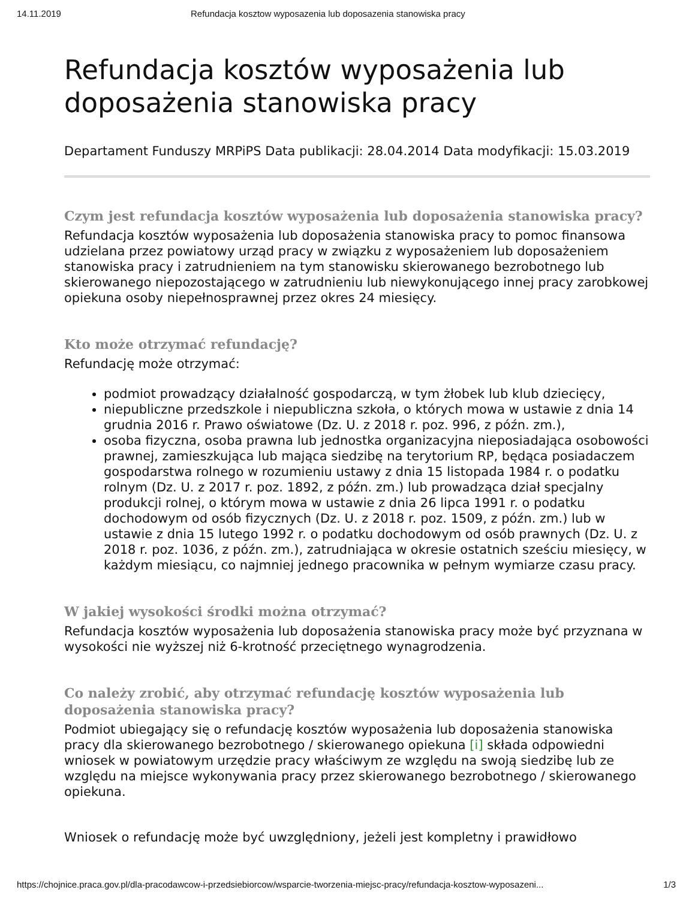14.11.2019 Refundacja kosztow wyposazenia lub doposazenia stanowiska pracy
Refundacja kosztów wyposażenia lub doposażenia stanowiska pracy
Departament Funduszy MRPiPS Data publikacji: 28.04.2014 Data modyfikacji: 15.03.2019
Czym jest refundacja kosztów wyposażenia lub doposażenia stanowiska pracy?
Refundacja kosztów wyposażenia lub doposażenia stanowiska pracy to pomoc finansowa udzielana przez powiatowy urząd pracy w związku z wyposażeniem lub doposażeniem stanowiska pracy i zatrudnieniem na tym stanowisku skierowanego bezrobotnego lub skierowanego niepozostającego w zatrudnieniu lub niewykonującego innej pracy zarobkowej opiekuna osoby niepełnosprawnej przez okres 24 miesięcy.
Kto może otrzymać refundację?
Refundację może otrzymać:
podmiot prowadzący działalność gospodarczą, w tym żłobek lub klub dziecięcy,
niepubliczne przedszkole i niepubliczna szkoła, o których mowa w ustawie z dnia 14 grudnia 2016 r. Prawo oświatowe (Dz. U. z 2018 r. poz. 996, z późn. zm.),
osoba fizyczna, osoba prawna lub jednostka organizacyjna nieposiadająca osobowości prawnej, zamieszkująca lub mająca siedzibę na terytorium RP, będąca posiadaczem gospodarstwa rolnego w rozumieniu ustawy z dnia 15 listopada 1984 r. o podatku rolnym (Dz. U. z 2017 r. poz. 1892, z późn. zm.) lub prowadząca dział specjalny produkcji rolnej, o którym mowa w ustawie z dnia 26 lipca 1991 r. o podatku dochodowym od osób fizycznych (Dz. U. z 2018 r. poz. 1509, z późn. zm.) lub w ustawie z dnia 15 lutego 1992 r. o podatku dochodowym od osób prawnych (Dz. U. z 2018 r. poz. 1036, z późn. zm.), zatrudniająca w okresie ostatnich sześciu miesięcy, w każdym miesiącu, co najmniej jednego pracownika w pełnym wymiarze czasu pracy.
W jakiej wysokości środki można otrzymać?
Refundacja kosztów wyposażenia lub doposażenia stanowiska pracy może być przyznana w wysokości nie wyższej niż 6-krotność przeciętnego wynagrodzenia.
Co należy zrobić, aby otrzymać refundację kosztów wyposażenia lub doposażenia stanowiska pracy?
Podmiot ubiegający się o refundację kosztów wyposażenia lub doposażenia stanowiska pracy dla skierowanego bezrobotnego / skierowanego opiekuna [i] składa odpowiedni wniosek w powiatowym urzędzie pracy właściwym ze względu na swoją siedzibę lub ze względu na miejsce wykonywania pracy przez skierowanego bezrobotnego / skierowanego opiekuna.
Wniosek o refundację może być uwzględniony, jeżeli jest kompletny i prawidłowo
https://chojnice.praca.gov.pl/dla-pracodawcow-i-przedsiebiorcow/wsparcie-tworzenia-miejsc-pracy/refundacja-kosztow-wyposazeni... 1/3